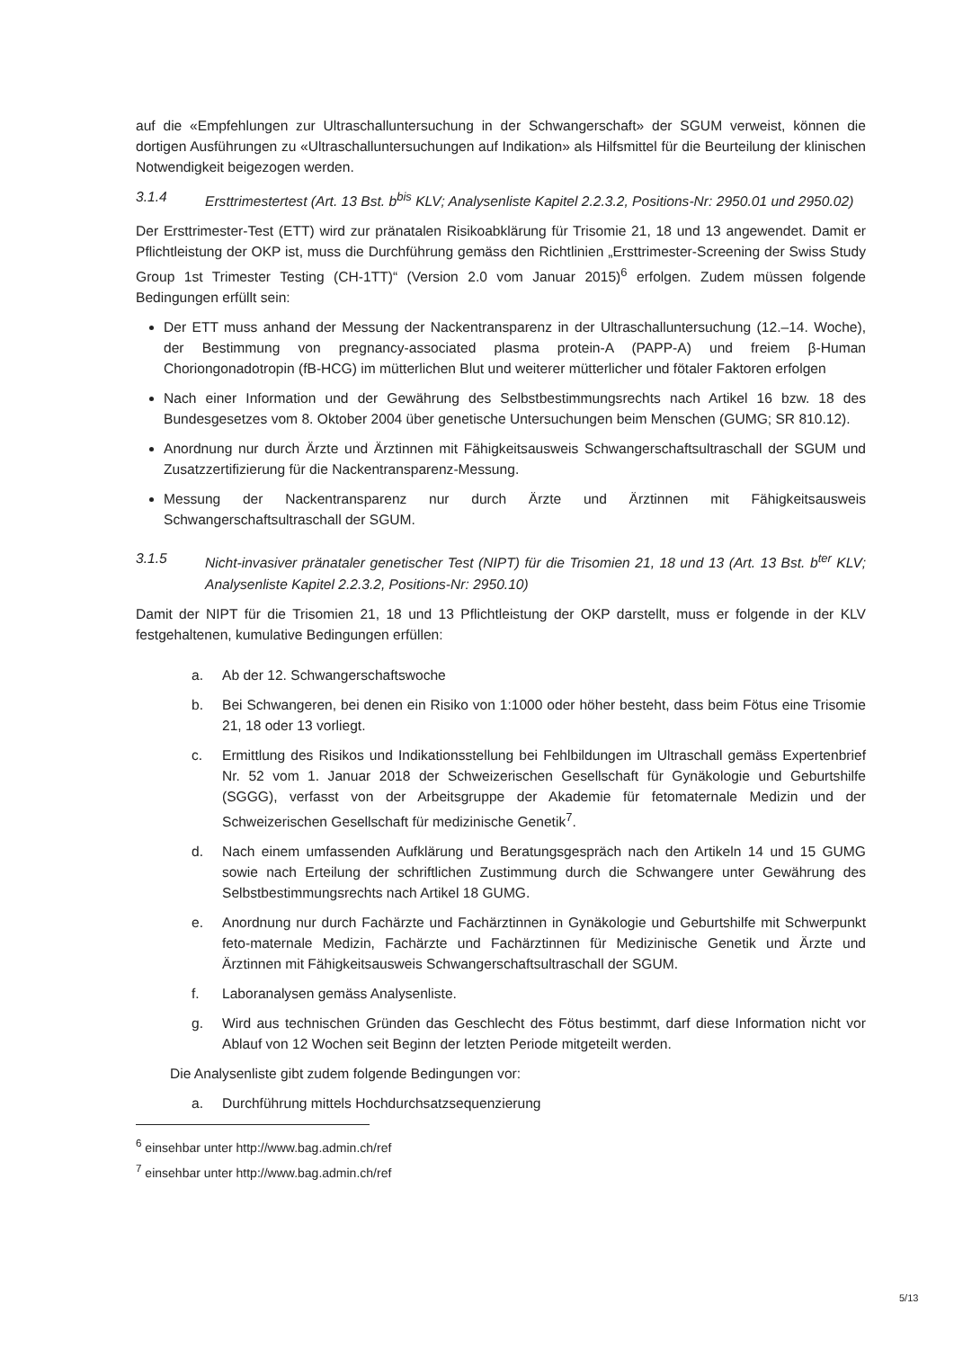auf die «Empfehlungen zur Ultraschalluntersuchung in der Schwangerschaft» der SGUM verweist, können die dortigen Ausführungen zu «Ultraschalluntersuchungen auf Indikation» als Hilfsmittel für die Beurteilung der klinischen Notwendigkeit beigezogen werden.
3.1.4 Ersttrimestertest (Art. 13 Bst. b<sup>bis</sup> KLV; Analysenliste Kapitel 2.2.3.2, Positions-Nr: 2950.01 und 2950.02)
Der Ersttrimester-Test (ETT) wird zur pränatalen Risikoabklärung für Trisomie 21, 18 und 13 angewendet. Damit er Pflichtleistung der OKP ist, muss die Durchführung gemäss den Richtlinien „Ersttrimester-Screening der Swiss Study Group 1st Trimester Testing (CH-1TT)“ (Version 2.0 vom Januar 2015)<sup>6</sup> erfolgen. Zudem müssen folgende Bedingungen erfüllt sein:
Der ETT muss anhand der Messung der Nackentransparenz in der Ultraschalluntersuchung (12.–14. Woche), der Bestimmung von pregnancy-associated plasma protein-A (PAPP-A) und freiem β-Human Choriongonadotropin (fB-HCG) im mütterlichen Blut und weiterer mütterlicher und fötaler Faktoren erfolgen
Nach einer Information und der Gewährung des Selbstbestimmungsrechts nach Artikel 16 bzw. 18 des Bundesgesetzes vom 8. Oktober 2004 über genetische Untersuchungen beim Menschen (GUMG; SR 810.12).
Anordnung nur durch Ärzte und Ärztinnen mit Fähigkeitsausweis Schwangerschaftsultraschall der SGUM und Zusatzzertifizierung für die Nackentransparenz-Messung.
Messung der Nackentransparenz nur durch Ärzte und Ärztinnen mit Fähigkeitsausweis Schwangerschaftsultraschall der SGUM.
3.1.5 Nicht-invasiver pränataler genetischer Test (NIPT) für die Trisomien 21, 18 und 13 (Art. 13 Bst. b<sup>ter</sup> KLV; Analysenliste Kapitel 2.2.3.2, Positions-Nr: 2950.10)
Damit der NIPT für die Trisomien 21, 18 und 13 Pflichtleistung der OKP darstellt, muss er folgende in der KLV festgehaltenen, kumulative Bedingungen erfüllen:
a. Ab der 12. Schwangerschaftswoche
b. Bei Schwangeren, bei denen ein Risiko von 1:1000 oder höher besteht, dass beim Fötus eine Trisomie 21, 18 oder 13 vorliegt.
c. Ermittlung des Risikos und Indikationsstellung bei Fehlbildungen im Ultraschall gemäss Expertenbrief Nr. 52 vom 1. Januar 2018 der Schweizerischen Gesellschaft für Gynäkologie und Geburtshilfe (SGGG), verfasst von der Arbeitsgruppe der Akademie für fetomaternale Medizin und der Schweizerischen Gesellschaft für medizinische Genetik<sup>7</sup>.
d. Nach einem umfassenden Aufklärung und Beratungsgespräch nach den Artikeln 14 und 15 GUMG sowie nach Erteilung der schriftlichen Zustimmung durch die Schwangere unter Gewährung des Selbstbestimmungsrechts nach Artikel 18 GUMG.
e. Anordnung nur durch Fachärzte und Fachärztinnen in Gynäkologie und Geburtshilfe mit Schwerpunkt feto-maternale Medizin, Fachärzte und Fachärztinnen für Medizinische Genetik und Ärzte und Ärztinnen mit Fähigkeitsausweis Schwangerschaftsultraschall der SGUM.
f. Laboranalysen gemäss Analysenliste.
g. Wird aus technischen Gründen das Geschlecht des Fötus bestimmt, darf diese Information nicht vor Ablauf von 12 Wochen seit Beginn der letzten Periode mitgeteilt werden.
Die Analysenliste gibt zudem folgende Bedingungen vor:
a. Durchführung mittels Hochdurchsatzsequenzierung
<sup>6</sup> einsehbar unter http://www.bag.admin.ch/ref
<sup>7</sup> einsehbar unter http://www.bag.admin.ch/ref
5/13